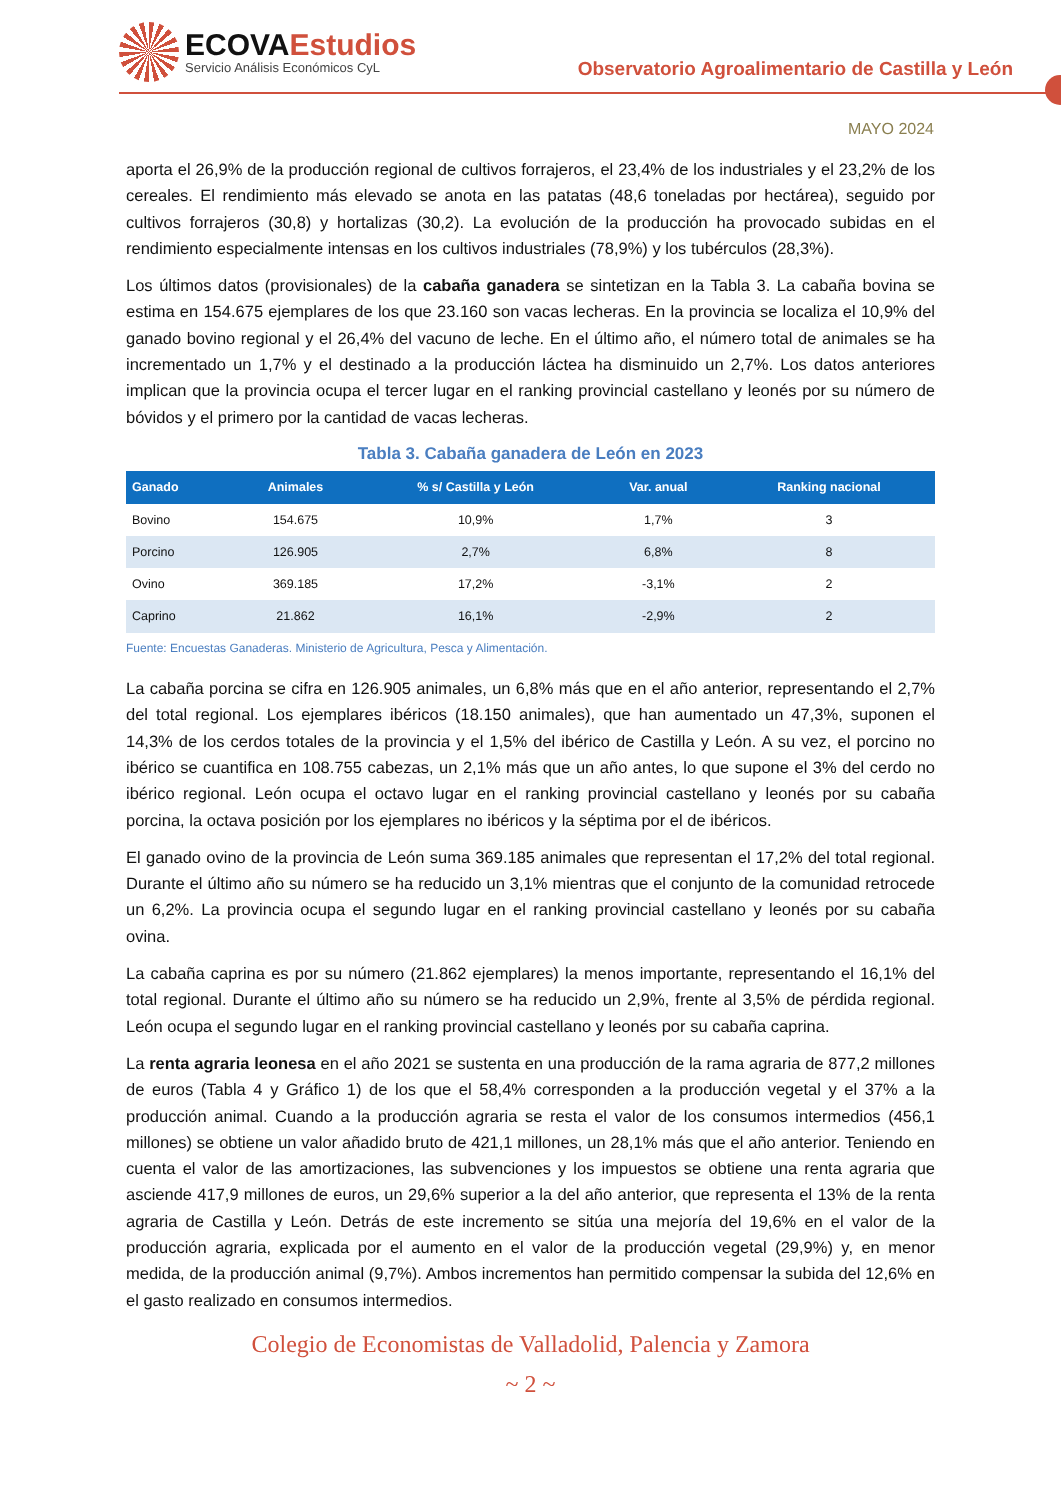ECOVAEstudios
Servicio Análisis Económicos CyL
Observatorio Agroalimentario de Castilla y León
MAYO 2024
aporta el 26,9% de la producción regional de cultivos forrajeros, el 23,4% de los industriales y el 23,2% de los cereales. El rendimiento más elevado se anota en las patatas (48,6 toneladas por hectárea), seguido por cultivos forrajeros (30,8) y hortalizas (30,2). La evolución de la producción ha provocado subidas en el rendimiento especialmente intensas en los cultivos industriales (78,9%) y los tubérculos (28,3%).
Los últimos datos (provisionales) de la cabaña ganadera se sintetizan en la Tabla 3. La cabaña bovina se estima en 154.675 ejemplares de los que 23.160 son vacas lecheras. En la provincia se localiza el 10,9% del ganado bovino regional y el 26,4% del vacuno de leche. En el último año, el número total de animales se ha incrementado un 1,7% y el destinado a la producción láctea ha disminuido un 2,7%. Los datos anteriores implican que la provincia ocupa el tercer lugar en el ranking provincial castellano y leonés por su número de bóvidos y el primero por la cantidad de vacas lecheras.
Tabla 3. Cabaña ganadera de León en 2023
| Ganado | Animales | % s/ Castilla y León | Var. anual | Ranking nacional |
| --- | --- | --- | --- | --- |
| Bovino | 154.675 | 10,9% | 1,7% | 3 |
| Porcino | 126.905 | 2,7% | 6,8% | 8 |
| Ovino | 369.185 | 17,2% | -3,1% | 2 |
| Caprino | 21.862 | 16,1% | -2,9% | 2 |
Fuente: Encuestas Ganaderas. Ministerio de Agricultura, Pesca y Alimentación.
La cabaña porcina se cifra en 126.905 animales, un 6,8% más que en el año anterior, representando el 2,7% del total regional. Los ejemplares ibéricos (18.150 animales), que han aumentado un 47,3%, suponen el 14,3% de los cerdos totales de la provincia y el 1,5% del ibérico de Castilla y León. A su vez, el porcino no ibérico se cuantifica en 108.755 cabezas, un 2,1% más que un año antes, lo que supone el 3% del cerdo no ibérico regional. León ocupa el octavo lugar en el ranking provincial castellano y leonés por su cabaña porcina, la octava posición por los ejemplares no ibéricos y la séptima por el de ibéricos.
El ganado ovino de la provincia de León suma 369.185 animales que representan el 17,2% del total regional. Durante el último año su número se ha reducido un 3,1% mientras que el conjunto de la comunidad retrocede un 6,2%. La provincia ocupa el segundo lugar en el ranking provincial castellano y leonés por su cabaña ovina.
La cabaña caprina es por su número (21.862 ejemplares) la menos importante, representando el 16,1% del total regional. Durante el último año su número se ha reducido un 2,9%, frente al 3,5% de pérdida regional. León ocupa el segundo lugar en el ranking provincial castellano y leonés por su cabaña caprina.
La renta agraria leonesa en el año 2021 se sustenta en una producción de la rama agraria de 877,2 millones de euros (Tabla 4 y Gráfico 1) de los que el 58,4% corresponden a la producción vegetal y el 37% a la producción animal. Cuando a la producción agraria se resta el valor de los consumos intermedios (456,1 millones) se obtiene un valor añadido bruto de 421,1 millones, un 28,1% más que el año anterior. Teniendo en cuenta el valor de las amortizaciones, las subvenciones y los impuestos se obtiene una renta agraria que asciende 417,9 millones de euros, un 29,6% superior a la del año anterior, que representa el 13% de la renta agraria de Castilla y León. Detrás de este incremento se sitúa una mejoría del 19,6% en el valor de la producción agraria, explicada por el aumento en el valor de la producción vegetal (29,9%) y, en menor medida, de la producción animal (9,7%). Ambos incrementos han permitido compensar la subida del 12,6% en el gasto realizado en consumos intermedios.
Colegio de Economistas de Valladolid, Palencia y Zamora
~ 2 ~